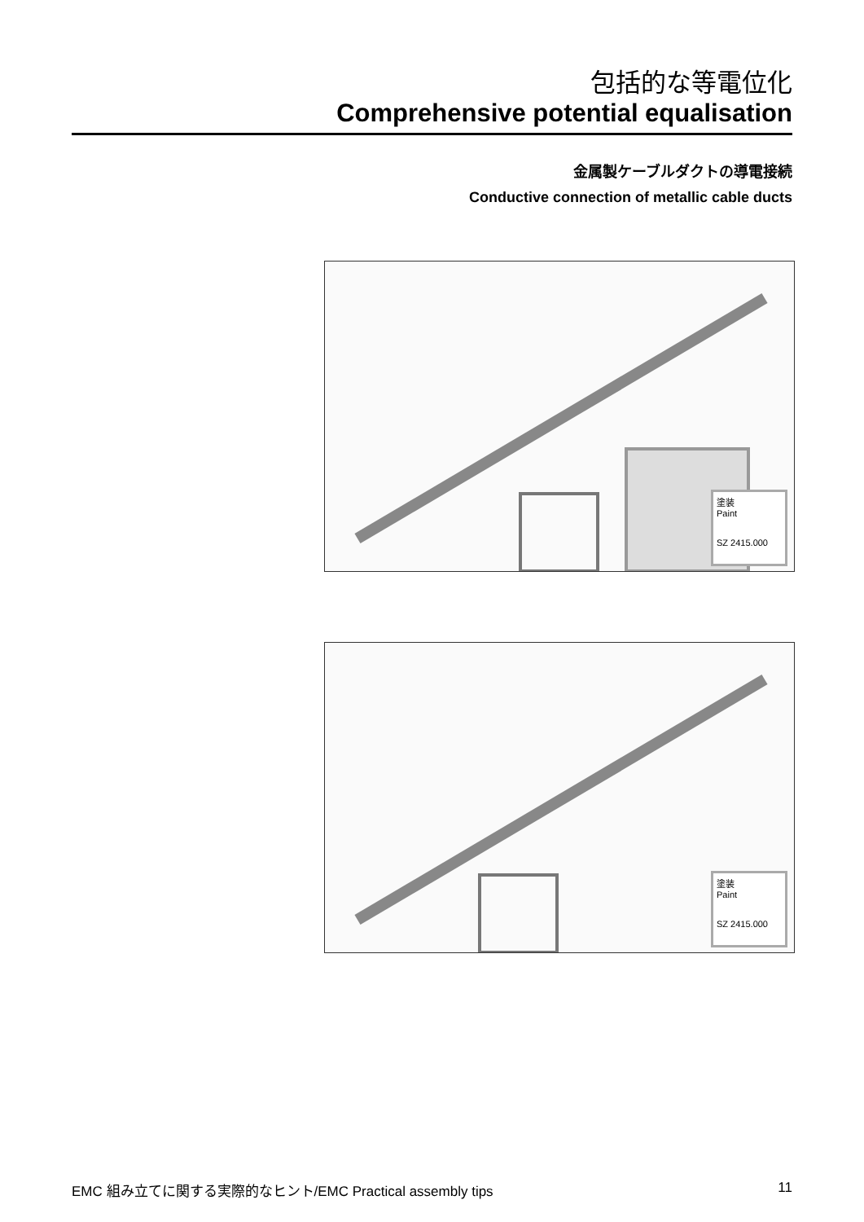包括的な等電位化
Comprehensive potential equalisation
金属製ケーブルダクトの導電接続
Conductive connection of metallic cable ducts
塗装
Paint
SZ 2415.000
塗装
Paint
SZ 2415.000
EMC 組み立てに関する実際的なヒント/EMC Practical assembly tips 11